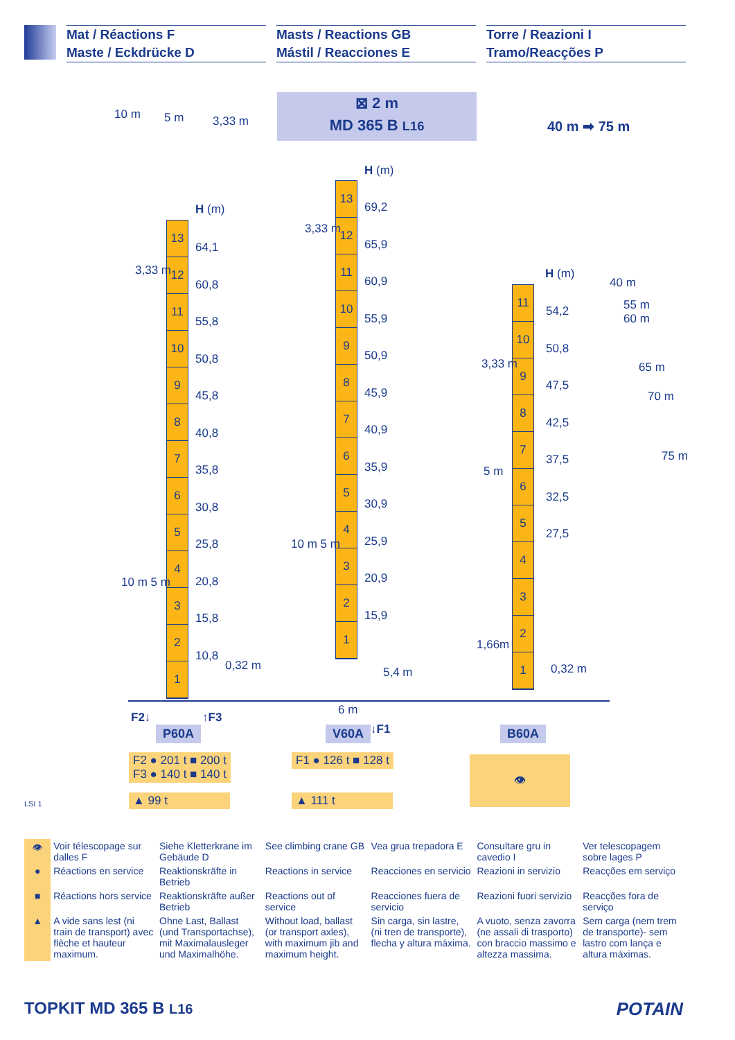Mat / Réactions F
Maste / Eckdrücke D
Masts / Reactions GB
Mástil / Reacciones E
Torre / Reazioni I
Tramo/Reacções P
10 m 5 m 3,33 m
⊠ 2 m
MD 365 B L16
40 m ➡ 75 m
H (m)
13
12
11
10
9
8
7
6
5
4
3
2
1
64,1
60,8
55,8
50,8
45,8
40,8
35,8
30,8
25,8
20,8
15,8
10,8
3,33 m
10 m 5 m
0,32 m
H (m)
13
12
11
10
9
8
7
6
5
4
3
2
1
69,2
65,9
60,9
55,9
50,9
45,9
40,9
35,9
30,9
25,9
20,9
15,9
3,33 m
10 m 5 m
5,4 m
6 m
H (m)
11
10
9
8
7
6
5
4
3
2
1
54,2
50,8
47,5
42,5
37,5
32,5
27,5
40 m
55 m
60 m
65 m
70 m
75 m
3,33 m
5 m
1,66m
0,32 m
F2↓ ↑F3
↓F1
P60A V60A B60A
F2 ● 201 t ■ 200 t
F3 ● 140 t ■ 140 t
F1 ● 126 t ■ 128 t
▲ 99 t ▲ 111 t
👁
LSI 1
| 👁 | Voir télescopage sur dalles F | Siehe Kletterkrane im Gebäude D | See climbing crane GB | Vea grua trepadora E | Consultare gru in cavedio I | Ver telescopagem sobre lages P |
| ● | Réactions en service | Reaktionskräfte in Betrieb | Reactions in service | Reacciones en servicio | Reazioni in servizio | Reacções em serviço |
| ■ | Réactions hors service | Reaktionskräfte außer Betrieb | Reactions out of service | Reacciones fuera de servicio | Reazioni fuori servizio | Reacções fora de serviço |
| ▲ | A vide sans lest (ni train de transport) avec flèche et hauteur maximum. | Ohne Last, Ballast (und Transportachse), mit Maximalausleger und Maximalhöhe. | Without load, ballast (or transport axles), with maximum jib and maximum height. | Sin carga, sin lastre, (ni tren de transporte), flecha y altura máxima. | A vuoto, senza zavorra (ne assali di trasporto) con braccio massimo e altezza massima. | Sem carga (nem trem de transporte)- sem lastro com lança e altura máximas. |
TOPKIT MD 365 B L16 POTAIN